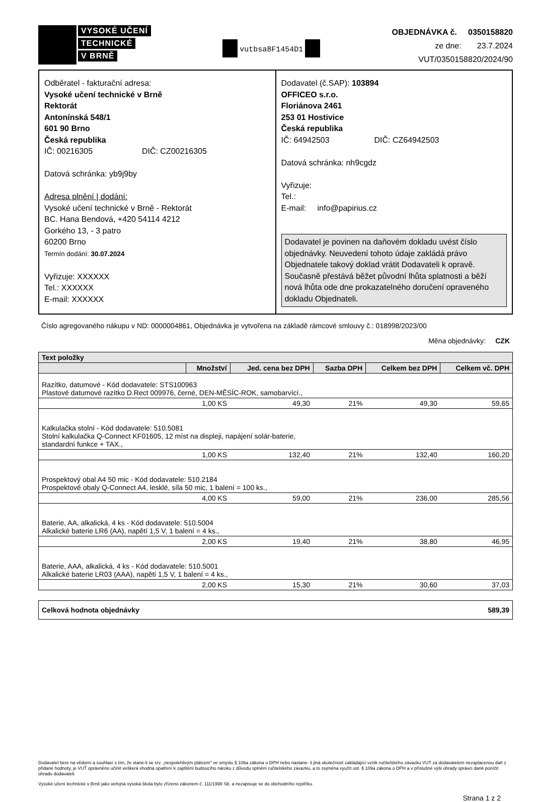VYSOKÉ UČENÍ
TECHNICKÉ
V BRNĚ
vutbsa8F1454D1
OBJEDNÁVKA č. 0350158820
ze dne: 23.7.2024
VUT/0350158820/2024/90
Odběratel - fakturační adresa:
Vysoké učení technické v Brně
Rektorát
Antonínská 548/1
601 90 Brno
Česká republika
IČ: 00216305 DIČ: CZ00216305
Datová schránka: yb9j9by
Adresa plnění | dodání:
Vysoké učení technické v Brně - Rektorát
BC. Hana Bendová, +420 54114 4212
Gorkého 13, - 3 patro
60200 Brno
Termín dodání: 30.07.2024
Vyřizuje: XXXXXX
Tel.: XXXXXX
E-mail: XXXXXX
Dodavatel (č.SAP): 103894
OFFICEO s.r.o.
Floriánova 2461
253 01 Hostivice
Česká republika
IČ: 64942503 DIČ: CZ64942503
Datová schránka: nh9cgdz
Vyřizuje:
Tel.:
E-mail: info@papirius.cz
Dodavatel je povinen na daňovém dokladu uvést číslo objednávky. Neuvedení tohoto údaje zakládá právo Objednatele takový doklad vrátit Dodavateli k opravě. Současně přestává běžet původní lhůta splatnosti a běží nová lhůta ode dne prokazatelného doručení opraveného dokladu Objednateli.
Číslo agregovaného nákupu v ND: 0000004861, Objednávka je vytvořena na základě rámcové smlouvy č.: 018998/2023/00
Měna objednávky: CZK
| Text položky | | | | | |
| --- | --- | --- | --- | --- | --- |
| | Množství | Jed. cena bez DPH | Sazba DPH | Celkem bez DPH | Celkem vč. DPH |
| Razítko, datumové - Kód dodavatele: STS100963 Plastové datumové razítko D.Rect 009976, černé, DEN-MĚSÍC-ROK, samobarvící., | | | | | |
| | 1,00 KS | 49,30 | 21% | 49,30 | 59,65 |
| Kalkulačka stolní - Kód dodavatele: 510.5081 Stolní kalkulačka Q-Connect KF01605, 12 míst na displeji, napájení solár-baterie, standardní funkce + TAX., | | | | | |
| | 1,00 KS | 132,40 | 21% | 132,40 | 160,20 |
| Prospektový obal A4 50 mic - Kód dodavatele: 510.2184 Prospektové obaly Q-Connect A4, lesklé, síla 50 mic, 1 balení = 100 ks., | | | | | |
| | 4,00 KS | 59,00 | 21% | 236,00 | 285,56 |
| Baterie, AA, alkalická, 4 ks - Kód dodavatele: 510.5004 Alkalické baterie LR6 (AA), napětí 1,5 V, 1 balení = 4 ks., | | | | | |
| | 2,00 KS | 19,40 | 21% | 38,80 | 46,95 |
| Baterie, AAA, alkalická, 4 ks - Kód dodavatele: 510.5001 Alkalické baterie LR03 (AAA), napětí 1,5 V, 1 balení = 4 ks., | | | | | |
| | 2,00 KS | 15,30 | 21% | 30,60 | 37,03 |
| Celková hodnota objednávky | 589,39 |
Dodavatel bere na vědomí a souhlasí s tím, že stane-li se tzv. „nespolehlivým plátcem" ve smyslu § 106a zákona o DPH nebo nastane- li jiná skutečnost zakládající vznik ručitelského závazku VUT za dodavatelem nezaplacenou daň z přidané hodnoty, je VUT oprávněno učinit veškerá vhodná opatření k zajištění budoucího nároku z důvodu splnění ručitelského závazku, a to zejména využít ust. § 109a zákona o DPH a v příslušné výši úhrady správci daně ponížit úhradu dodavateli.
Vysoké učení technické v Brně jako veřejná vysoká škola bylo zřízeno zákonem č. 111/1998 Sb. a nezapisuje se do obchodního rejstříku.
Strana 1 z 2